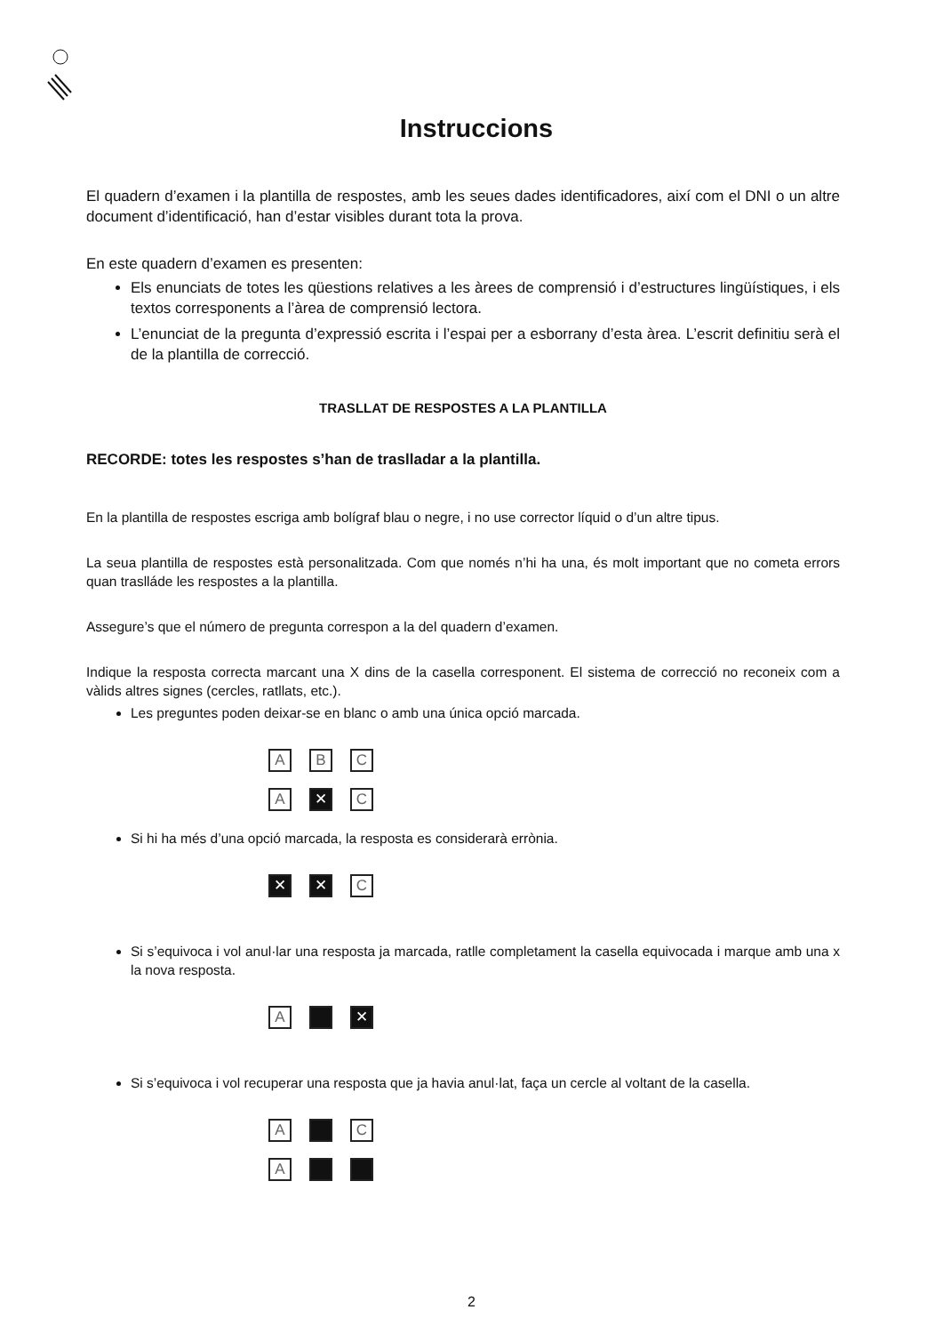Instruccions
El quadern d’examen i la plantilla de respostes, amb les seues dades identificadores, així com el DNI o un altre document d’identificació, han d’estar visibles durant tota la prova.
En este quadern d’examen es presenten:
Els enunciats de totes les qüestions relatives a les àrees de comprensió i d’estructures lingüístiques, i els textos corresponents a l’àrea de comprensió lectora.
L’enunciat de la pregunta d’expressió escrita i l’espai per a esborrany d’esta àrea. L’escrit definitiu serà el de la plantilla de correcció.
TRASLLAT DE RESPOSTES A LA PLANTILLA
RECORDE: totes les respostes s’han de traslladar a la plantilla.
En la plantilla de respostes escriga amb bolígraf blau o negre, i no use corrector líquid o d’un altre tipus.
La seua plantilla de respostes està personalitzada. Com que només n’hi ha una, és molt important que no cometa errors quan traslláde les respostes a la plantilla.
Assegure’s que el número de pregunta correspon a la del quadern d’examen.
Indique la resposta correcta marcant una X dins de la casella corresponent. El sistema de correcció no reconeix com a vàlids altres signes (cercles, ratllats, etc.).
Les preguntes poden deixar-se en blanc o amb una única opció marcada.
A B C
A ✕ C
Si hi ha més d’una opció marcada, la resposta es considerarà errònia.
✕ ✕ C
Si s’equivoca i vol anul·lar una resposta ja marcada, ratlle completament la casella equivocada i marque amb una x la nova resposta.
A ✕
Si s’equivoca i vol recuperar una resposta que ja havia anul·lat, faça un cercle al voltant de la casella.
A C
A
2